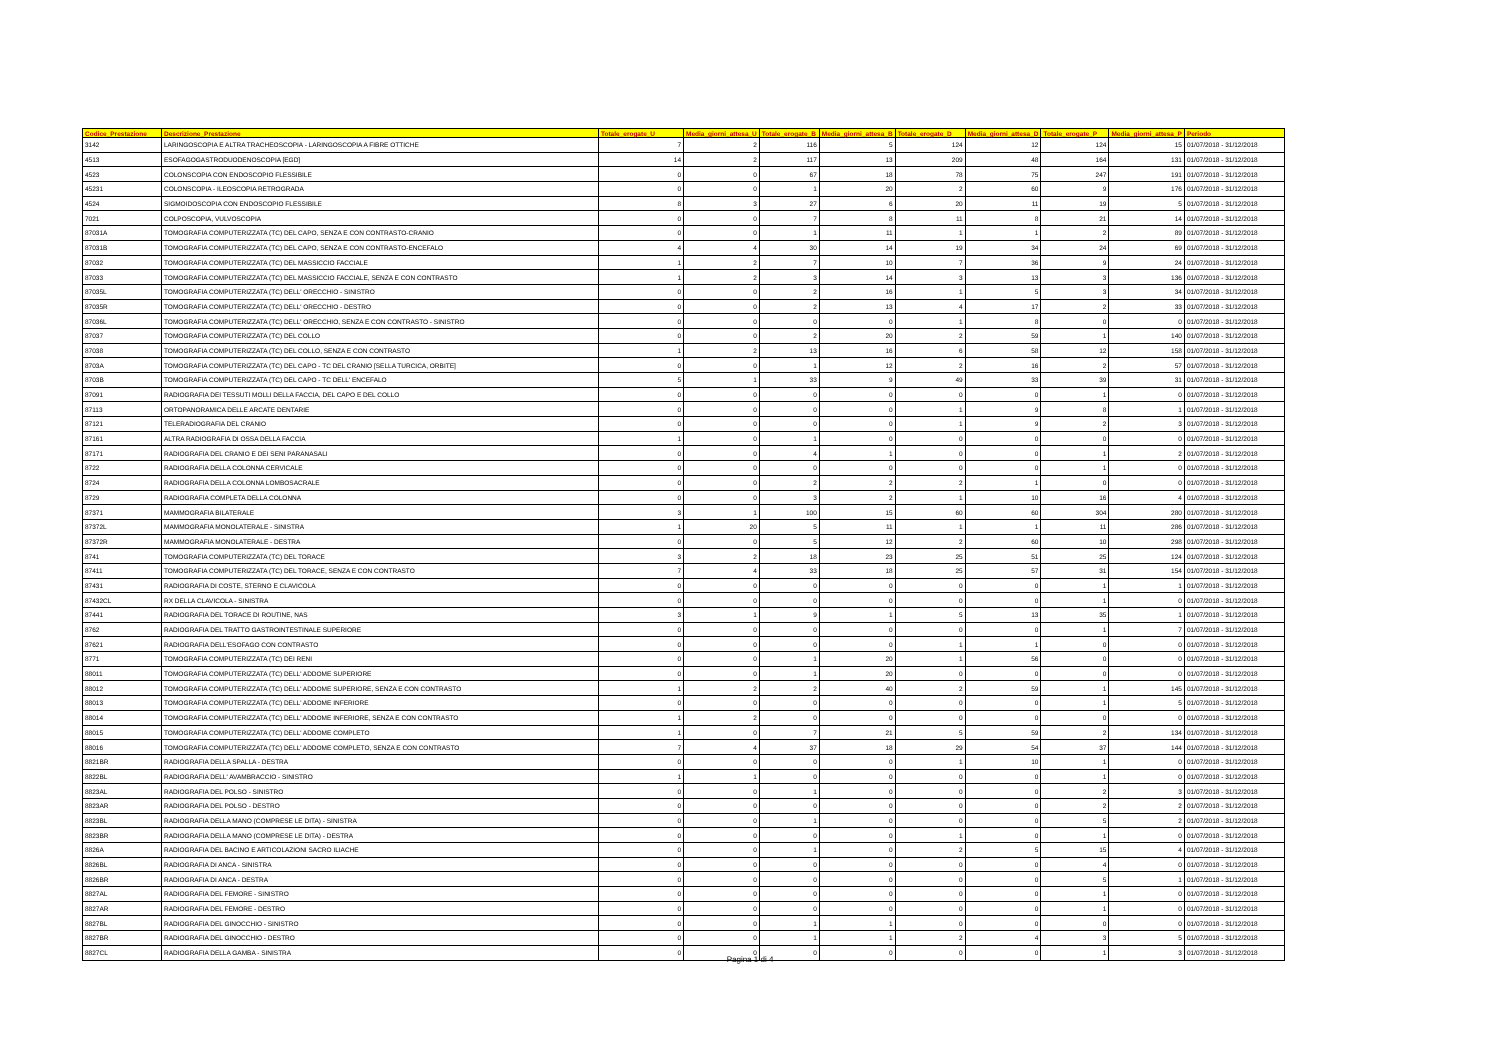| Codice_Prestazione | Descrizione_Prestazione | Totale_erogate_U | Media_giorni_attesa_U | Totale_erogate_B | Media_giorni_attesa_B | Totale_erogate_D | Media_giorni_attesa_D | Totale_erogate_P | Media_giorni_attesa_P | Periodo |
| --- | --- | --- | --- | --- | --- | --- | --- | --- | --- | --- |
| 3142 | LARINGOSCOPIA E ALTRA TRACHEOSCOPIA - LARINGOSCOPIA A FIBRE OTTICHE | 7 | 2 | 116 | 5 | 124 | 12 | 124 | 15 | 01/07/2018 - 31/12/2018 |
| 4513 | ESOFAGOGASTRODUODENOSCOPIA [EGD] | 14 | 2 | 117 | 13 | 209 | 48 | 164 | 131 | 01/07/2018 - 31/12/2018 |
| 4523 | COLONSCOPIA CON ENDOSCOPIO FLESSIBILE | 0 | 0 | 67 | 18 | 78 | 75 | 247 | 191 | 01/07/2018 - 31/12/2018 |
| 45231 | COLONSCOPIA - ILEOSCOPIA RETROGRADA | 0 | 0 | 1 | 20 | 2 | 60 | 9 | 176 | 01/07/2018 - 31/12/2018 |
| 4524 | SIGMOIDOSCOPIA CON ENDOSCOPIO FLESSIBILE | 8 | 3 | 27 | 6 | 20 | 11 | 19 | 5 | 01/07/2018 - 31/12/2018 |
| 7021 | COLPOSCOPIA, VULVOSCOPIA | 0 | 0 | 7 | 8 | 11 | 8 | 21 | 14 | 01/07/2018 - 31/12/2018 |
| 87031A | TOMOGRAFIA COMPUTERIZZATA (TC) DEL CAPO, SENZA E CON CONTRASTO-CRANIO | 0 | 0 | 1 | 11 | 1 | 1 | 2 | 89 | 01/07/2018 - 31/12/2018 |
| 87031B | TOMOGRAFIA COMPUTERIZZATA (TC) DEL CAPO, SENZA E CON CONTRASTO-ENCEFALO | 4 | 4 | 30 | 14 | 19 | 34 | 24 | 69 | 01/07/2018 - 31/12/2018 |
| 87032 | TOMOGRAFIA COMPUTERIZZATA (TC) DEL MASSICCIO FACCIALE | 1 | 2 | 7 | 10 | 7 | 36 | 9 | 24 | 01/07/2018 - 31/12/2018 |
| 87033 | TOMOGRAFIA COMPUTERIZZATA (TC) DEL MASSICCIO FACCIALE, SENZA E CON CONTRASTO | 1 | 2 | 3 | 14 | 3 | 13 | 3 | 136 | 01/07/2018 - 31/12/2018 |
| 87035L | TOMOGRAFIA COMPUTERIZZATA (TC) DELL' ORECCHIO - SINISTRO | 0 | 0 | 2 | 16 | 1 | 5 | 3 | 34 | 01/07/2018 - 31/12/2018 |
| 87035R | TOMOGRAFIA COMPUTERIZZATA (TC) DELL' ORECCHIO - DESTRO | 0 | 0 | 2 | 13 | 4 | 17 | 2 | 33 | 01/07/2018 - 31/12/2018 |
| 87036L | TOMOGRAFIA COMPUTERIZZATA (TC) DELL' ORECCHIO, SENZA E CON CONTRASTO - SINISTRO | 0 | 0 | 0 | 0 | 1 | 8 | 0 | 0 | 01/07/2018 - 31/12/2018 |
| 87037 | TOMOGRAFIA COMPUTERIZZATA (TC) DEL COLLO | 0 | 0 | 2 | 20 | 2 | 59 | 1 | 140 | 01/07/2018 - 31/12/2018 |
| 87038 | TOMOGRAFIA COMPUTERIZZATA (TC) DEL COLLO, SENZA E CON CONTRASTO | 1 | 2 | 13 | 16 | 6 | 58 | 12 | 158 | 01/07/2018 - 31/12/2018 |
| 8703A | TOMOGRAFIA COMPUTERIZZATA (TC) DEL CAPO - TC DEL CRANIO [SELLA TURCICA, ORBITE] | 0 | 0 | 1 | 12 | 2 | 16 | 2 | 57 | 01/07/2018 - 31/12/2018 |
| 8703B | TOMOGRAFIA COMPUTERIZZATA (TC) DEL CAPO - TC DELL' ENCEFALO | 5 | 1 | 33 | 9 | 49 | 33 | 39 | 31 | 01/07/2018 - 31/12/2018 |
| 87091 | RADIOGRAFIA DEI TESSUTI MOLLI DELLA FACCIA, DEL CAPO E DEL COLLO | 0 | 0 | 0 | 0 | 0 | 0 | 1 | 0 | 01/07/2018 - 31/12/2018 |
| 87113 | ORTOPANORAMICA DELLE ARCATE DENTARIE | 0 | 0 | 0 | 0 | 1 | 9 | 8 | 1 | 01/07/2018 - 31/12/2018 |
| 87121 | TELERADIOGRAFIA DEL CRANIO | 0 | 0 | 0 | 0 | 1 | 9 | 2 | 3 | 01/07/2018 - 31/12/2018 |
| 87161 | ALTRA RADIOGRAFIA DI OSSA DELLA FACCIA | 1 | 0 | 1 | 0 | 0 | 0 | 0 | 0 | 01/07/2018 - 31/12/2018 |
| 87171 | RADIOGRAFIA DEL CRANIO E DEI SENI PARANASALI | 0 | 0 | 4 | 1 | 0 | 0 | 1 | 2 | 01/07/2018 - 31/12/2018 |
| 8722 | RADIOGRAFIA DELLA COLONNA CERVICALE | 0 | 0 | 0 | 0 | 0 | 0 | 1 | 0 | 01/07/2018 - 31/12/2018 |
| 8724 | RADIOGRAFIA DELLA COLONNA LOMBOSACRALE | 0 | 0 | 2 | 2 | 2 | 1 | 0 | 0 | 01/07/2018 - 31/12/2018 |
| 8729 | RADIOGRAFIA COMPLETA DELLA COLONNA | 0 | 0 | 3 | 2 | 1 | 10 | 16 | 4 | 01/07/2018 - 31/12/2018 |
| 87371 | MAMMOGRAFIA BILATERALE | 3 | 1 | 100 | 15 | 60 | 60 | 304 | 280 | 01/07/2018 - 31/12/2018 |
| 87372L | MAMMOGRAFIA MONOLATERALE - SINISTRA | 1 | 20 | 5 | 11 | 1 | 1 | 11 | 286 | 01/07/2018 - 31/12/2018 |
| 87372R | MAMMOGRAFIA MONOLATERALE - DESTRA | 0 | 0 | 5 | 12 | 2 | 60 | 10 | 298 | 01/07/2018 - 31/12/2018 |
| 8741 | TOMOGRAFIA COMPUTERIZZATA (TC) DEL TORACE | 3 | 2 | 18 | 23 | 25 | 51 | 25 | 124 | 01/07/2018 - 31/12/2018 |
| 87411 | TOMOGRAFIA COMPUTERIZZATA (TC) DEL TORACE, SENZA E CON CONTRASTO | 7 | 4 | 33 | 18 | 25 | 57 | 31 | 154 | 01/07/2018 - 31/12/2018 |
| 87431 | RADIOGRAFIA DI COSTE, STERNO E CLAVICOLA | 0 | 0 | 0 | 0 | 0 | 0 | 1 | 1 | 01/07/2018 - 31/12/2018 |
| 87432CL | RX DELLA CLAVICOLA - SINISTRA | 0 | 0 | 0 | 0 | 0 | 0 | 1 | 0 | 01/07/2018 - 31/12/2018 |
| 87441 | RADIOGRAFIA DEL TORACE DI ROUTINE, NAS | 3 | 1 | 9 | 1 | 5 | 13 | 35 | 1 | 01/07/2018 - 31/12/2018 |
| 8762 | RADIOGRAFIA DEL TRATTO GASTROINTESTINALE SUPERIORE | 0 | 0 | 0 | 0 | 0 | 0 | 1 | 7 | 01/07/2018 - 31/12/2018 |
| 87621 | RADIOGRAFIA DELL'ESOFAGO CON CONTRASTO | 0 | 0 | 0 | 0 | 1 | 1 | 0 | 0 | 01/07/2018 - 31/12/2018 |
| 8771 | TOMOGRAFIA COMPUTERIZZATA (TC) DEI RENI | 0 | 0 | 1 | 20 | 1 | 56 | 0 | 0 | 01/07/2018 - 31/12/2018 |
| 88011 | TOMOGRAFIA COMPUTERIZZATA (TC) DELL' ADDOME SUPERIORE | 0 | 0 | 1 | 20 | 0 | 0 | 0 | 0 | 01/07/2018 - 31/12/2018 |
| 88012 | TOMOGRAFIA COMPUTERIZZATA (TC) DELL' ADDOME SUPERIORE, SENZA E CON CONTRASTO | 1 | 2 | 2 | 40 | 2 | 59 | 1 | 145 | 01/07/2018 - 31/12/2018 |
| 88013 | TOMOGRAFIA COMPUTERIZZATA (TC) DELL' ADDOME INFERIORE | 0 | 0 | 0 | 0 | 0 | 0 | 1 | 5 | 01/07/2018 - 31/12/2018 |
| 88014 | TOMOGRAFIA COMPUTERIZZATA (TC) DELL' ADDOME INFERIORE, SENZA E CON CONTRASTO | 1 | 2 | 0 | 0 | 0 | 0 | 0 | 0 | 01/07/2018 - 31/12/2018 |
| 88015 | TOMOGRAFIA COMPUTERIZZATA (TC) DELL' ADDOME COMPLETO | 1 | 0 | 7 | 21 | 5 | 59 | 2 | 134 | 01/07/2018 - 31/12/2018 |
| 88016 | TOMOGRAFIA COMPUTERIZZATA (TC) DELL' ADDOME COMPLETO, SENZA E CON CONTRASTO | 7 | 4 | 37 | 18 | 29 | 54 | 37 | 144 | 01/07/2018 - 31/12/2018 |
| 8821BR | RADIOGRAFIA DELLA SPALLA - DESTRA | 0 | 0 | 0 | 0 | 1 | 10 | 1 | 0 | 01/07/2018 - 31/12/2018 |
| 8822BL | RADIOGRAFIA DELL' AVAMBRACCIO - SINISTRO | 1 | 1 | 0 | 0 | 0 | 0 | 1 | 0 | 01/07/2018 - 31/12/2018 |
| 8823AL | RADIOGRAFIA DEL POLSO - SINISTRO | 0 | 0 | 1 | 0 | 0 | 0 | 2 | 3 | 01/07/2018 - 31/12/2018 |
| 8823AR | RADIOGRAFIA DEL POLSO - DESTRO | 0 | 0 | 0 | 0 | 0 | 0 | 2 | 2 | 01/07/2018 - 31/12/2018 |
| 8823BL | RADIOGRAFIA DELLA MANO (COMPRESE LE DITA) - SINISTRA | 0 | 0 | 1 | 0 | 0 | 0 | 5 | 2 | 01/07/2018 - 31/12/2018 |
| 8823BR | RADIOGRAFIA DELLA MANO (COMPRESE LE DITA) - DESTRA | 0 | 0 | 0 | 0 | 1 | 0 | 1 | 0 | 01/07/2018 - 31/12/2018 |
| 8826A | RADIOGRAFIA DEL BACINO E ARTICOLAZIONI SACRO ILIACHE | 0 | 0 | 1 | 0 | 2 | 5 | 15 | 4 | 01/07/2018 - 31/12/2018 |
| 8826BL | RADIOGRAFIA DI ANCA - SINISTRA | 0 | 0 | 0 | 0 | 0 | 0 | 4 | 0 | 01/07/2018 - 31/12/2018 |
| 8826BR | RADIOGRAFIA DI ANCA - DESTRA | 0 | 0 | 0 | 0 | 0 | 0 | 5 | 1 | 01/07/2018 - 31/12/2018 |
| 8827AL | RADIOGRAFIA DEL FEMORE - SINISTRO | 0 | 0 | 0 | 0 | 0 | 0 | 1 | 0 | 01/07/2018 - 31/12/2018 |
| 8827AR | RADIOGRAFIA DEL FEMORE - DESTRO | 0 | 0 | 0 | 0 | 0 | 0 | 1 | 0 | 01/07/2018 - 31/12/2018 |
| 8827BL | RADIOGRAFIA DEL GINOCCHIO - SINISTRO | 0 | 0 | 1 | 1 | 0 | 0 | 0 | 0 | 01/07/2018 - 31/12/2018 |
| 8827BR | RADIOGRAFIA DEL GINOCCHIO - DESTRO | 0 | 0 | 1 | 1 | 2 | 4 | 3 | 5 | 01/07/2018 - 31/12/2018 |
| 8827CL | RADIOGRAFIA DELLA GAMBA - SINISTRA | 0 | 0 | 0 | 0 | 0 | 0 | 1 | 3 | 01/07/2018 - 31/12/2018 |
Pagina 1 di 4